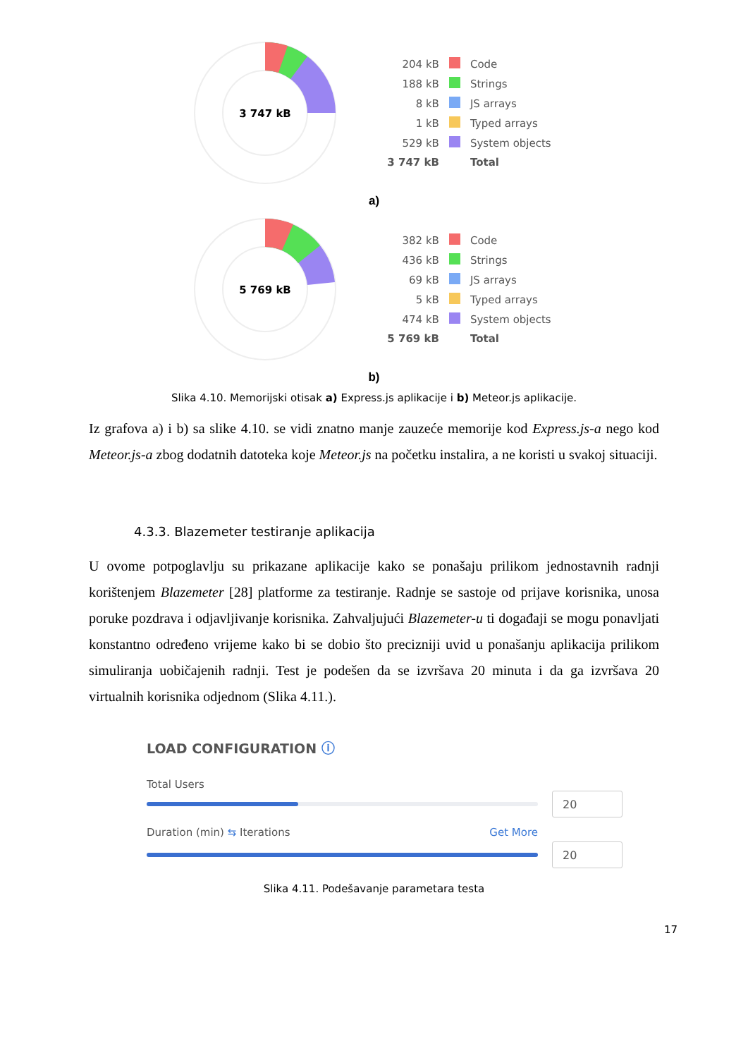3 747 kB
| 204 kB | | Code |
| 188 kB | | Strings |
| 8 kB | | JS arrays |
| 1 kB | | Typed arrays |
| 529 kB | | System objects |
| 3 747 kB | | Total |
a)
5 769 kB
| 382 kB | | Code |
| 436 kB | | Strings |
| 69 kB | | JS arrays |
| 5 kB | | Typed arrays |
| 474 kB | | System objects |
| 5 769 kB | | Total |
b)
Slika 4.10. Memorijski otisak a) Express.js aplikacije i b) Meteor.js aplikacije.
Iz grafova a) i b) sa slike 4.10. se vidi znatno manje zauzeće memorije kod Express.js-a nego kod Meteor.js-a zbog dodatnih datoteka koje Meteor.js na početku instalira, a ne koristi u svakoj situaciji.
4.3.3. Blazemeter testiranje aplikacija
U ovome potpoglavlju su prikazane aplikacije kako se ponašaju prilikom jednostavnih radnji korištenjem Blazemeter [28] platforme za testiranje. Radnje se sastoje od prijave korisnika, unosa poruke pozdrava i odjavljivanje korisnika. Zahvaljujući Blazemeter-u ti događaji se mogu ponavljati konstantno određeno vrijeme kako bi se dobio što precizniji uvid u ponašanju aplikacija prilikom simuliranja uobičajenih radnji. Test je podešen da se izvršava 20 minuta i da ga izvršava 20 virtualnih korisnika odjednom (Slika 4.11.).
LOAD CONFIGURATION ⓘ
Total Users
20
Duration (min) ⇆ Iterations Get More
20
Slika 4.11. Podešavanje parametara testa
17